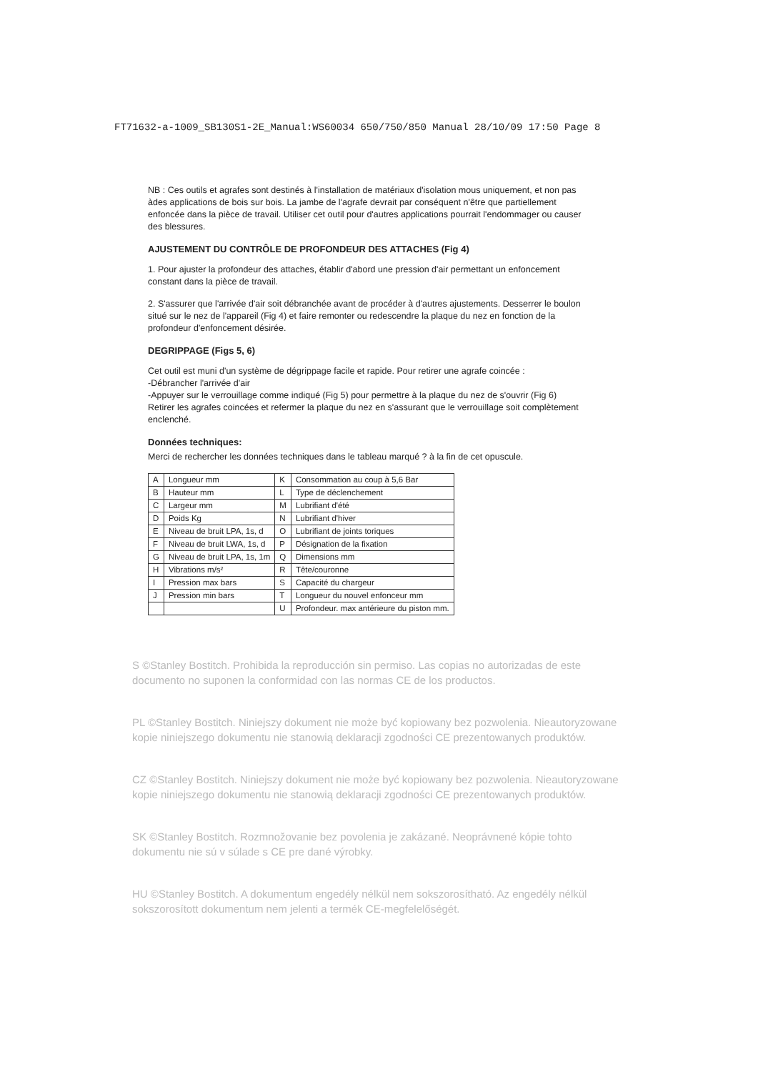FT71632-a-1009_SB130S1-2E_Manual:WS60034 650/750/850 Manual 28/10/09 17:50 Page 8
NB : Ces outils et agrafes sont destinés à l'installation de matériaux d'isolation mous uniquement, et non pas àdes applications de bois sur bois. La jambe de l'agrafe devrait par conséquent n'être que partiellement enfoncée dans la pièce de travail. Utiliser cet outil pour d'autres applications pourrait l'endommager ou causer des blessures.
AJUSTEMENT DU CONTRÔLE DE PROFONDEUR DES ATTACHES (Fig 4)
1. Pour ajuster la profondeur des attaches, établir d'abord une pression d'air permettant un enfoncement constant dans la pièce de travail.
2. S'assurer que l'arrivée d'air soit débranchée avant de procéder à d'autres ajustements. Desserrer le boulon situé sur le nez de l'appareil (Fig 4) et faire remonter ou redescendre la plaque du nez en fonction de la profondeur d'enfoncement désirée.
DEGRIPPAGE (Figs 5, 6)
Cet outil est muni d'un système de dégrippage facile et rapide. Pour retirer une agrafe coincée :
-Débrancher l'arrivée d'air
-Appuyer sur le verrouillage comme indiqué (Fig 5) pour permettre à la plaque du nez de s'ouvrir (Fig 6)
Retirer les agrafes coincées et refermer la plaque du nez en s'assurant que le verrouillage soit complètement enclenché.
Données techniques:
Merci de rechercher les données techniques dans le tableau marqué ? à la fin de cet opuscule.
| A | Longueur mm | K | Consommation au coup à 5,6 Bar |
| B | Hauteur mm | L | Type de déclenchement |
| C | Largeur mm | M | Lubrifiant d'été |
| D | Poids Kg | N | Lubrifiant d'hiver |
| E | Niveau de bruit LPA, 1s, d | O | Lubrifiant de joints toriques |
| F | Niveau de bruit LWA, 1s, d | P | Désignation de la fixation |
| G | Niveau de bruit LPA, 1s, 1m | Q | Dimensions mm |
| H | Vibrations m/s² | R | Tête/couronne |
| I | Pression max bars | S | Capacité du chargeur |
| J | Pression min bars | T | Longueur du nouvel enfonceur mm |
| | | U | Profondeur. max antérieure du piston mm. |
S ©Stanley Bostitch. Prohibida la reproducción sin permiso. Las copias no autorizadas de este documento no suponen la conformidad con las normas CE de los productos.
PL ©Stanley Bostitch. Niniejszy dokument nie może być kopiowany bez pozwolenia. Nieautoryzowane kopie niniejszego dokumentu nie stanowią deklaracji zgodności CE prezentowanych produktów.
CZ ©Stanley Bostitch. Niniejszy dokument nie może być kopiowany bez pozwolenia. Nieautoryzowane kopie niniejszego dokumentu nie stanowią deklaracji zgodności CE prezentowanych produktów.
SK ©Stanley Bostitch. Rozmnožovanie bez povolenia je zakázané. Neoprávnené kópie tohto dokumentu nie sú v súlade s CE pre dané výrobky.
HU ©Stanley Bostitch. A dokumentum engedély nélkül nem sokszorosítható. Az engedély nélkül sokszorosított dokumentum nem jelenti a termék CE-megfelelőségét.